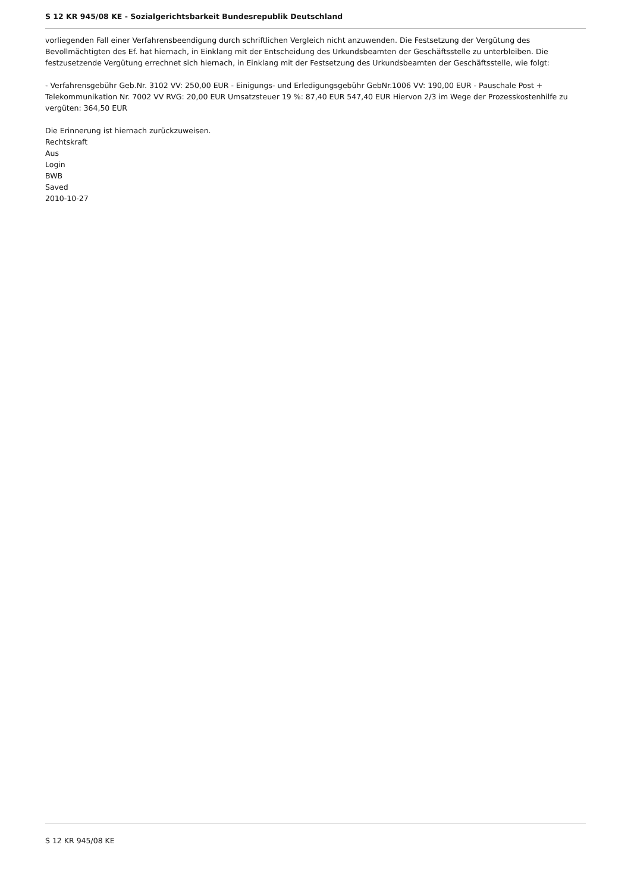S 12 KR 945/08 KE - Sozialgerichtsbarkeit Bundesrepublik Deutschland
vorliegenden Fall einer Verfahrensbeendigung durch schriftlichen Vergleich nicht anzuwenden. Die Festsetzung der Vergütung des Bevollmächtigten des Ef. hat hiernach, in Einklang mit der Entscheidung des Urkundsbeamten der Geschäftsstelle zu unterbleiben. Die festzusetzende Vergütung errechnet sich hiernach, in Einklang mit der Festsetzung des Urkundsbeamten der Geschäftsstelle, wie folgt:
- Verfahrensgebühr Geb.Nr. 3102 VV: 250,00 EUR - Einigungs- und Erledigungsgebühr GebNr.1006 VV: 190,00 EUR - Pauschale Post + Telekommunikation Nr. 7002 VV RVG: 20,00 EUR Umsatzsteuer 19 %: 87,40 EUR 547,40 EUR Hiervon 2/3 im Wege der Prozesskostenhilfe zu vergüten: 364,50 EUR
Die Erinnerung ist hiernach zurückzuweisen.
Rechtskraft
Aus
Login
BWB
Saved
2010-10-27
S 12 KR 945/08 KE